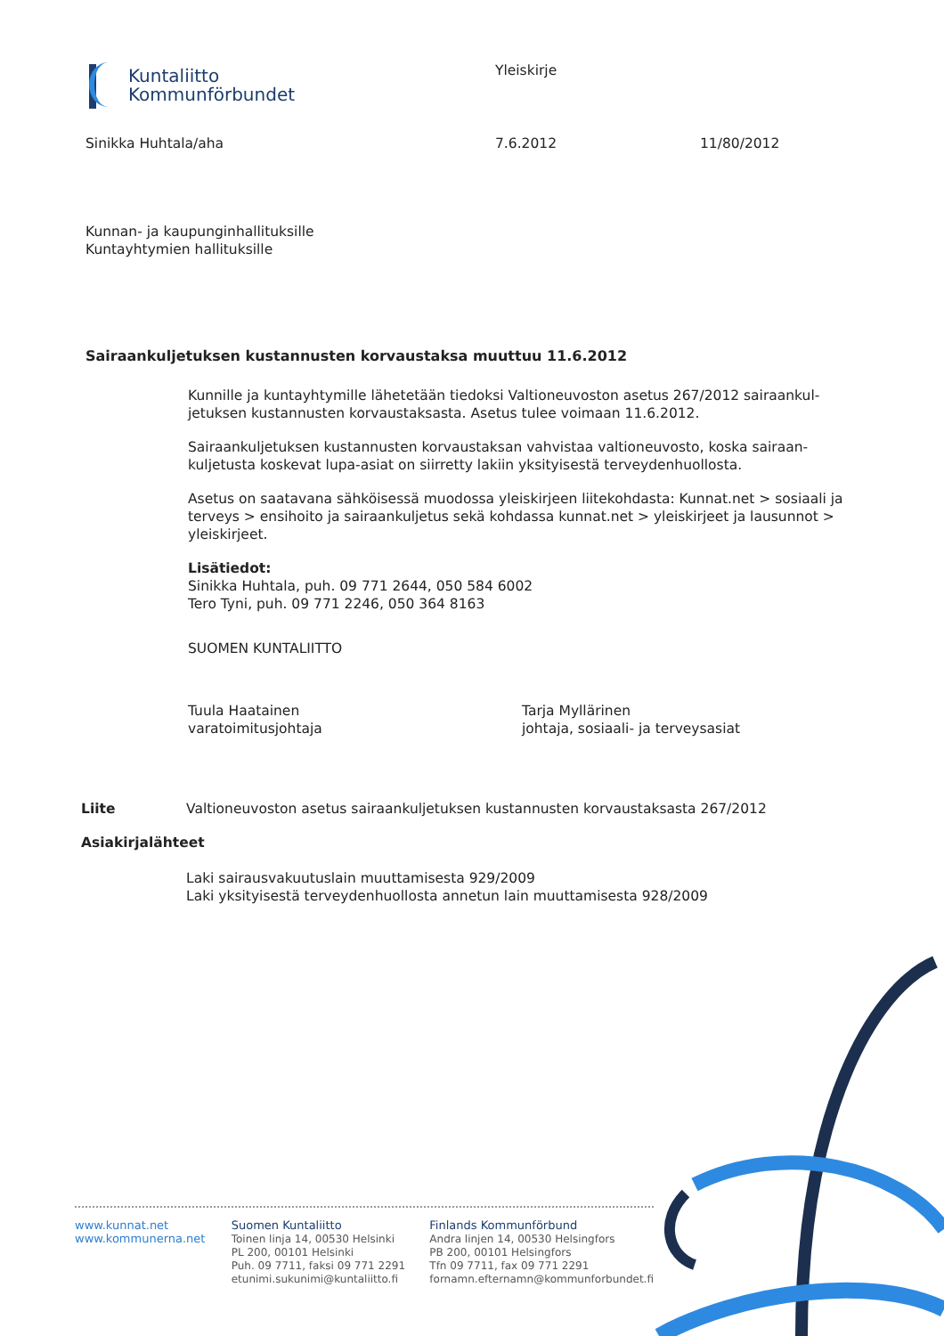Kuntaliitto
Kommunförbundet
Yleiskirje
Sinikka Huhtala/aha 7.6.2012 11/80/2012
Kunnan- ja kaupunginhallituksille
Kuntayhtymien hallituksille
Sairaankuljetuksen kustannusten korvaustaksa muuttuu 11.6.2012
Kunnille ja kuntayhtymille lähetetään tiedoksi Valtioneuvoston asetus 267/2012 sairaankul-jetuksen kustannusten korvaustaksasta. Asetus tulee voimaan 11.6.2012.
Sairaankuljetuksen kustannusten korvaustaksan vahvistaa valtioneuvosto, koska sairaan-kuljetusta koskevat lupa-asiat on siirretty lakiin yksityisestä terveydenhuollosta.
Asetus on saatavana sähköisessä muodossa yleiskirjeen liitekohdasta: Kunnat.net > sosiaali ja terveys > ensihoito ja sairaankuljetus sekä kohdassa kunnat.net > yleiskirjeet ja lausunnot > yleiskirjeet.
Lisätiedot:
Sinikka Huhtala, puh. 09 771 2644, 050 584 6002
Tero Tyni, puh. 09 771 2246, 050 364 8163
SUOMEN KUNTALIITTO
Tuula Haatainen
varatoimitusjohtaja
Tarja Myllärinen
johtaja, sosiaali- ja terveysasiat
Liite Valtioneuvoston asetus sairaankuljetuksen kustannusten korvaustaksasta 267/2012
Asiakirjalähteet
Laki sairausvakuutuslain muuttamisesta 929/2009
Laki yksityisestä terveydenhuollosta annetun lain muuttamisesta 928/2009
www.kunnat.net
www.kommunerna.net
Suomen Kuntaliitto
Toinen linja 14, 00530 Helsinki
PL 200, 00101 Helsinki
Puh. 09 7711, faksi 09 771 2291
etunimi.sukunimi@kuntaliitto.fi
Finlands Kommunförbund
Andra linjen 14, 00530 Helsingfors
PB 200, 00101 Helsingfors
Tfn 09 7711, fax 09 771 2291
fornamn.efternamn@kommunforbundet.fi